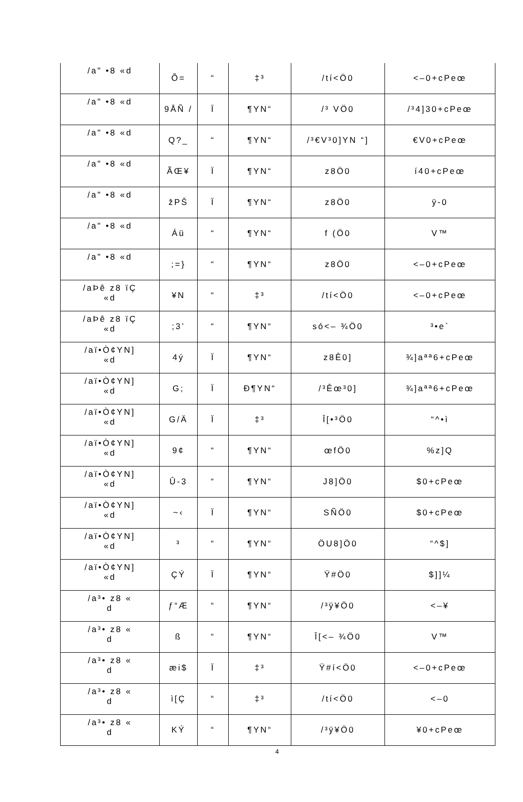| /a" •8 «d | Õ= | “ | ‡³ | /tí<Ö0 | <–0+cPeœ |
| /a" •8 «d | 9ÅÑ / | Ï | ¶YN“ | /³ VÖ0 | /³4]30+cPeœ |
| /a" •8 «d | Q?_ | “ | ¶YN“ | /³€V³0]YN “] | €V0+cPeœ |
| /a" •8 «d | ÃŒ¥ | Ï | ¶YN“ | z8Ö0 | í40+cPeœ |
| /a" •8 «d | žPŠ | Ï | ¶YN“ | z8Ö0 | ÿ-0 |
| /a" •8 «d | Áü | “ | ¶YN“ | f (Ö0 | V™ |
| /a" •8 «d | ;=} | “ | ¶YN“ | z8Ö0 | <–0+cPeœ |
| /aÞê z8 ïÇ «d | ¥N | “ | ‡³ | /tí<Ö0 | <–0+cPeœ |
| /aÞê z8 ïÇ «d | ;3’ | “ | ¶YN“ | só<– ¾Ö0 | ³•e` |
| /aï•Ò¢YN] «d | 4ý | Ï | ¶YN“ | z8Ê0] | ¾]aªª6+cPeœ |
| /aï•Ò¢YN] «d | G; | Ï | Ð¶YN“ | /³Êœ³0] | ¾]aªª6+cPeœ |
| /aï•Ò¢YN] «d | G/Ä | Ï | ‡³ | Î[•³Ö0 | “^•ì |
| /aï•Ò¢YN] «d | 9¢ | “ | ¶YN“ | œfÖ0 | %z]Q |
| /aï•Ò¢YN] «d | Û-3 | “ | ¶YN“ | J8]Ö0 | $0+cPeœ |
| /aï•Ò¢YN] «d | ~‹ | Ï | ¶YN“ | SÑÖ0 | $0+cPeœ |
| /aï•Ò¢YN] «d | ³ | “ | ¶YN“ | ÖU8]Ö0 | “^$] |
| /aï•Ò¢YN] «d | ÇÝ | Ï | ¶YN“ | Ÿ#Ö0 | $]]¼ |
| /a³• z8 « d | ƒ“Æ | “ | ¶YN“ | /³ÿ¥Ö0 | <–¥ |
| /a³• z8 « d | ß | “ | ¶YN“ | Î[<– ¾Ö0 | V™ |
| /a³• z8 « d | æi$ | Ï | ‡³ | Ÿ#í<Ö0 | <–0+cPeœ |
| /a³• z8 « d | ì[Ç | “ | ‡³ | /tí<Ö0 | <–0 |
| /a³• z8 « d | KÝ | “ | ¶YN“ | /³ÿ¥Ö0 | ¥0+cPeœ |
4